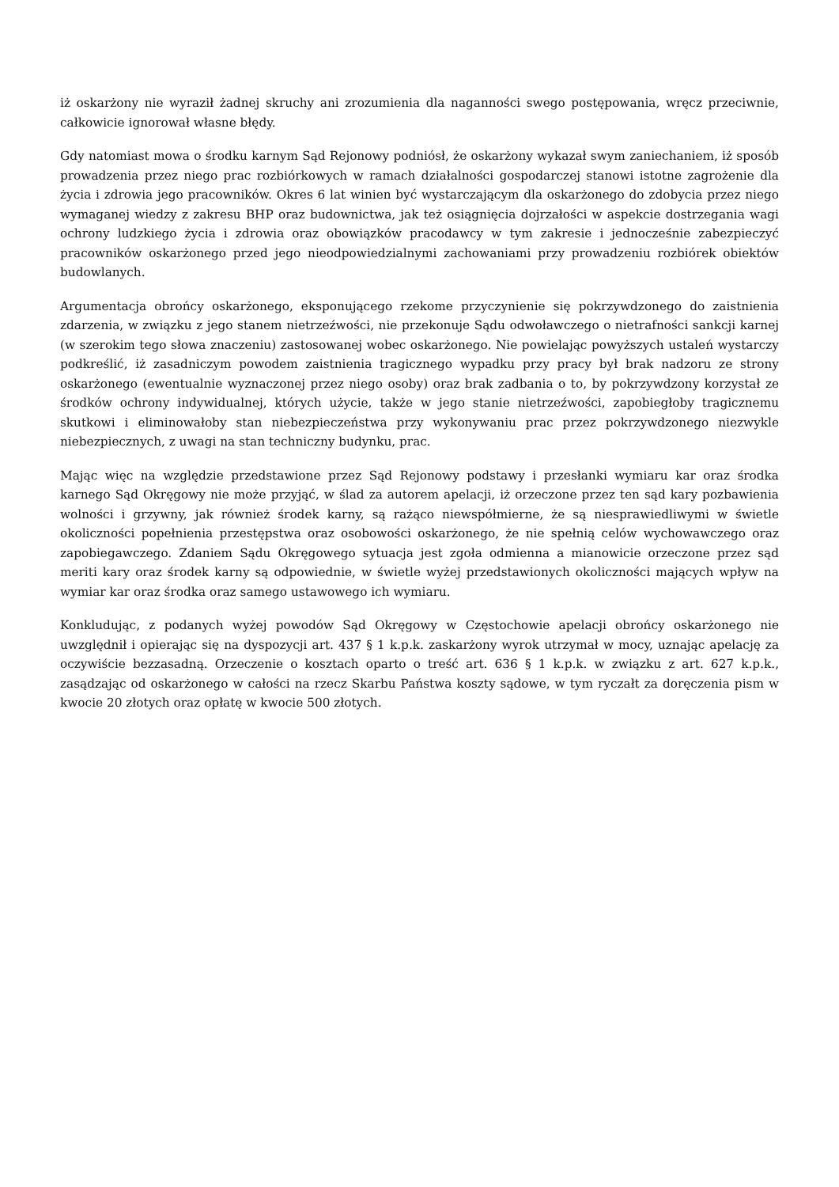iż oskarżony nie wyraził żadnej skruchy ani zrozumienia dla naganności swego postępowania, wręcz przeciwnie, całkowicie ignorował własne błędy.
Gdy natomiast mowa o środku karnym Sąd Rejonowy podniósł, że oskarżony wykazał swym zaniechaniem, iż sposób prowadzenia przez niego prac rozbiórkowych w ramach działalności gospodarczej stanowi istotne zagrożenie dla życia i zdrowia jego pracowników. Okres 6 lat winien być wystarczającym dla oskarżonego do zdobycia przez niego wymaganej wiedzy z zakresu BHP oraz budownictwa, jak też osiągnięcia dojrzałości w aspekcie dostrzegania wagi ochrony ludzkiego życia i zdrowia oraz obowiązków pracodawcy w tym zakresie i jednocześnie zabezpieczyć pracowników oskarżonego przed jego nieodpowiedzialnymi zachowaniami przy prowadzeniu rozbiórek obiektów budowlanych.
Argumentacja obrońcy oskarżonego, eksponującego rzekome przyczynienie się pokrzywdzonego do zaistnienia zdarzenia, w związku z jego stanem nietrzeźwości, nie przekonuje Sądu odwoławczego o nietrafności sankcji karnej (w szerokim tego słowa znaczeniu) zastosowanej wobec oskarżonego. Nie powielając powyższych ustaleń wystarczy podkreślić, iż zasadniczym powodem zaistnienia tragicznego wypadku przy pracy był brak nadzoru ze strony oskarżonego (ewentualnie wyznaczonej przez niego osoby) oraz brak zadbania o to, by pokrzywdzony korzystał ze środków ochrony indywidualnej, których użycie, także w jego stanie nietrzeźwości, zapobiegłoby tragicznemu skutkowi i eliminowałoby stan niebezpieczeństwa przy wykonywaniu prac przez pokrzywdzonego niezwykle niebezpiecznych, z uwagi na stan techniczny budynku, prac.
Mając więc na względzie przedstawione przez Sąd Rejonowy podstawy i przesłanki wymiaru kar oraz środka karnego Sąd Okręgowy nie może przyjąć, w ślad za autorem apelacji, iż orzeczone przez ten sąd kary pozbawienia wolności i grzywny, jak również środek karny, są rażąco niewspółmierne, że są niesprawiedliwymi w świetle okoliczności popełnienia przestępstwa oraz osobowości oskarżonego, że nie spełnią celów wychowawczego oraz zapobiegawczego. Zdaniem Sądu Okręgowego sytuacja jest zgoła odmienna a mianowicie orzeczone przez sąd meriti kary oraz środek karny są odpowiednie, w świetle wyżej przedstawionych okoliczności mających wpływ na wymiar kar oraz środka oraz samego ustawowego ich wymiaru.
Konkludując, z podanych wyżej powodów Sąd Okręgowy w Częstochowie apelacji obrońcy oskarżonego nie uwzględnił i opierając się na dyspozycji art. 437 § 1 k.p.k. zaskarżony wyrok utrzymał w mocy, uznając apelację za oczywiście bezzasadną. Orzeczenie o kosztach oparto o treść art. 636 § 1 k.p.k. w związku z art. 627 k.p.k., zasądzając od oskarżonego w całości na rzecz Skarbu Państwa koszty sądowe, w tym ryczałt za doręczenia pism w kwocie 20 złotych oraz opłatę w kwocie 500 złotych.